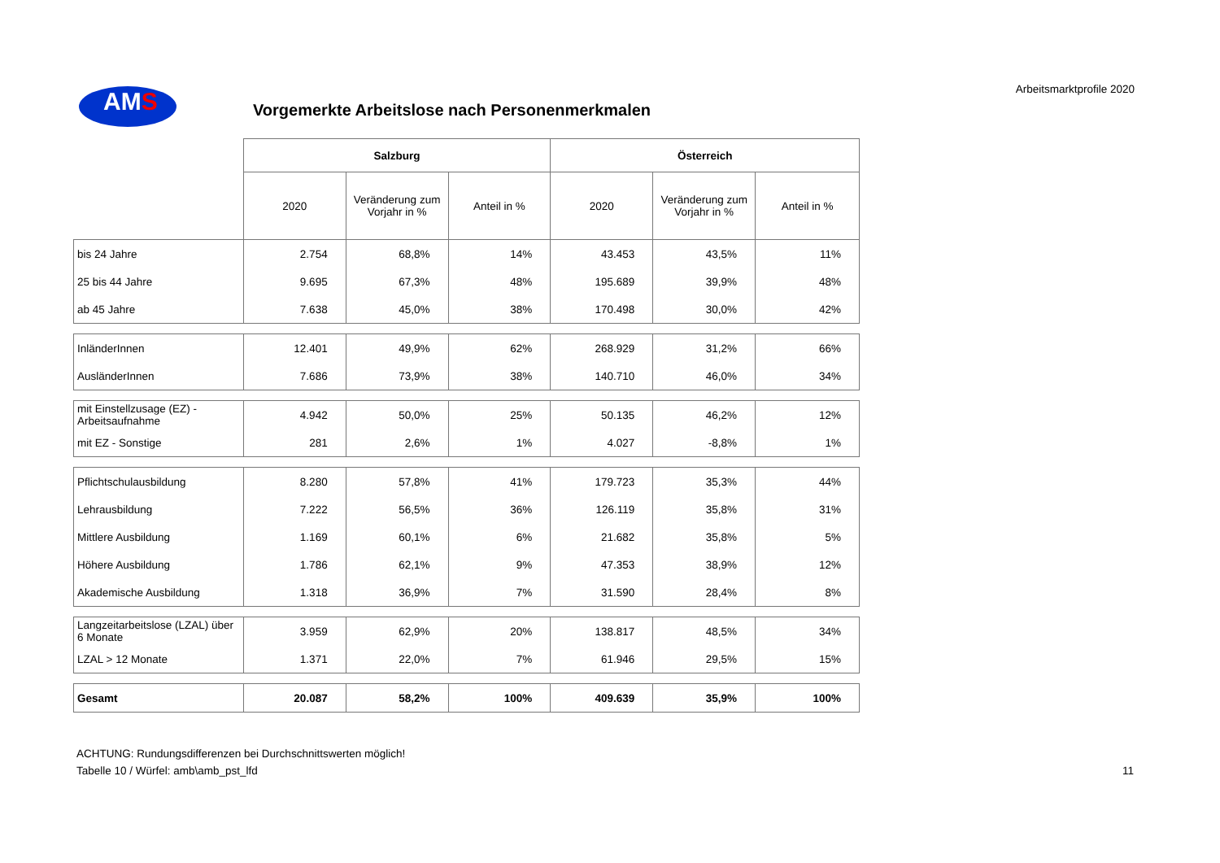AMS
Vorgemerkte Arbeitslose nach Personenmerkmalen
Arbeitsmarktprofile 2020
| | Salzburg | | | Österreich | | |
| | 2020 | Veränderung zum Vorjahr in % | Anteil in % | 2020 | Veränderung zum Vorjahr in % | Anteil in % |
| bis 24 Jahre | 2.754 | 68,8% | 14% | 43.453 | 43,5% | 11% |
| 25 bis 44 Jahre | 9.695 | 67,3% | 48% | 195.689 | 39,9% | 48% |
| ab 45 Jahre | 7.638 | 45,0% | 38% | 170.498 | 30,0% | 42% |
| InländerInnen | 12.401 | 49,9% | 62% | 268.929 | 31,2% | 66% |
| AusländerInnen | 7.686 | 73,9% | 38% | 140.710 | 46,0% | 34% |
| mit Einstellzusage (EZ) - Arbeitsaufnahme | 4.942 | 50,0% | 25% | 50.135 | 46,2% | 12% |
| mit EZ - Sonstige | 281 | 2,6% | 1% | 4.027 | -8,8% | 1% |
| Pflichtschulausbildung | 8.280 | 57,8% | 41% | 179.723 | 35,3% | 44% |
| Lehrausbildung | 7.222 | 56,5% | 36% | 126.119 | 35,8% | 31% |
| Mittlere Ausbildung | 1.169 | 60,1% | 6% | 21.682 | 35,8% | 5% |
| Höhere Ausbildung | 1.786 | 62,1% | 9% | 47.353 | 38,9% | 12% |
| Akademische Ausbildung | 1.318 | 36,9% | 7% | 31.590 | 28,4% | 8% |
| Langzeitarbeitslose (LZAL) über 6 Monate | 3.959 | 62,9% | 20% | 138.817 | 48,5% | 34% |
| LZAL > 12 Monate | 1.371 | 22,0% | 7% | 61.946 | 29,5% | 15% |
| Gesamt | 20.087 | 58,2% | 100% | 409.639 | 35,9% | 100% |
ACHTUNG: Rundungsdifferenzen bei Durchschnittswerten möglich!
Tabelle 10 / Würfel: amb\amb_pst_lfd
11